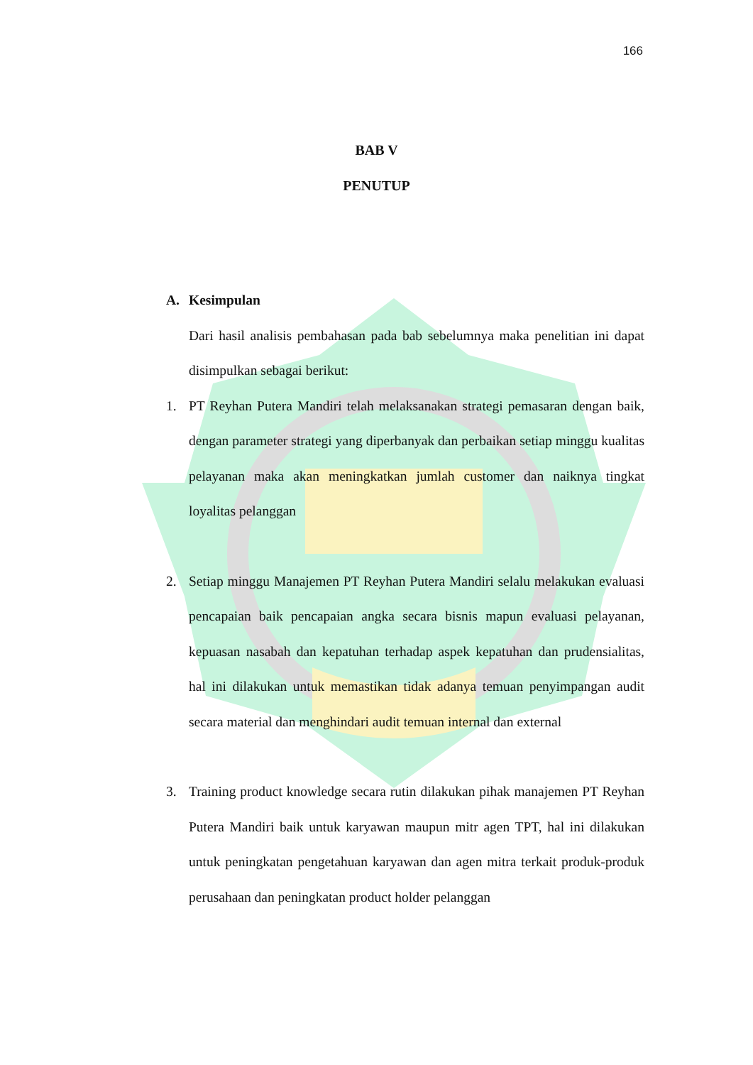166
BAB V
PENUTUP
A. Kesimpulan
Dari hasil analisis pembahasan pada bab sebelumnya maka penelitian ini dapat disimpulkan sebagai berikut:
1. PT Reyhan Putera Mandiri telah melaksanakan strategi pemasaran dengan baik, dengan parameter strategi yang diperbanyak dan perbaikan setiap minggu kualitas pelayanan maka akan meningkatkan jumlah customer dan naiknya tingkat loyalitas pelanggan
2. Setiap minggu Manajemen PT Reyhan Putera Mandiri selalu melakukan evaluasi pencapaian baik pencapaian angka secara bisnis mapun evaluasi pelayanan, kepuasan nasabah dan kepatuhan terhadap aspek kepatuhan dan prudensialitas, hal ini dilakukan untuk memastikan tidak adanya temuan penyimpangan audit secara material dan menghindari audit temuan internal dan external
3. Training product knowledge secara rutin dilakukan pihak manajemen PT Reyhan Putera Mandiri baik untuk karyawan maupun mitr agen TPT, hal ini dilakukan untuk peningkatan pengetahuan karyawan dan agen mitra terkait produk-produk perusahaan dan peningkatan product holder pelanggan